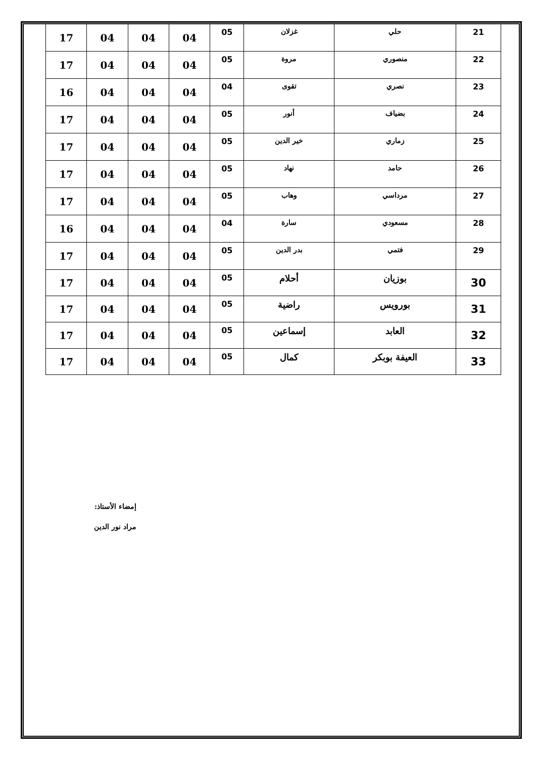| 17 | 04 | 04 | 04 | 05 | غزلان | حلي | 21 |
| 17 | 04 | 04 | 04 | 05 | مروة | منصوري | 22 |
| 16 | 04 | 04 | 04 | 04 | تقوى | نصري | 23 |
| 17 | 04 | 04 | 04 | 05 | أنور | بضياف | 24 |
| 17 | 04 | 04 | 04 | 05 | خير الدين | زماري | 25 |
| 17 | 04 | 04 | 04 | 05 | نهاد | حامد | 26 |
| 17 | 04 | 04 | 04 | 05 | وهاب | مرداسي | 27 |
| 16 | 04 | 04 | 04 | 04 | سارة | مسعودي | 28 |
| 17 | 04 | 04 | 04 | 05 | بدر الدين | فتمي | 29 |
| 17 | 04 | 04 | 04 | 05 | أحلام | بوزيان | 30 |
| 17 | 04 | 04 | 04 | 05 | راضية | بورويس | 31 |
| 17 | 04 | 04 | 04 | 05 | إسماعين | العابد | 32 |
| 17 | 04 | 04 | 04 | 05 | كمال | العيفة بوبكر | 33 |
إمضاء الأستاذ:
مراد نور الدين